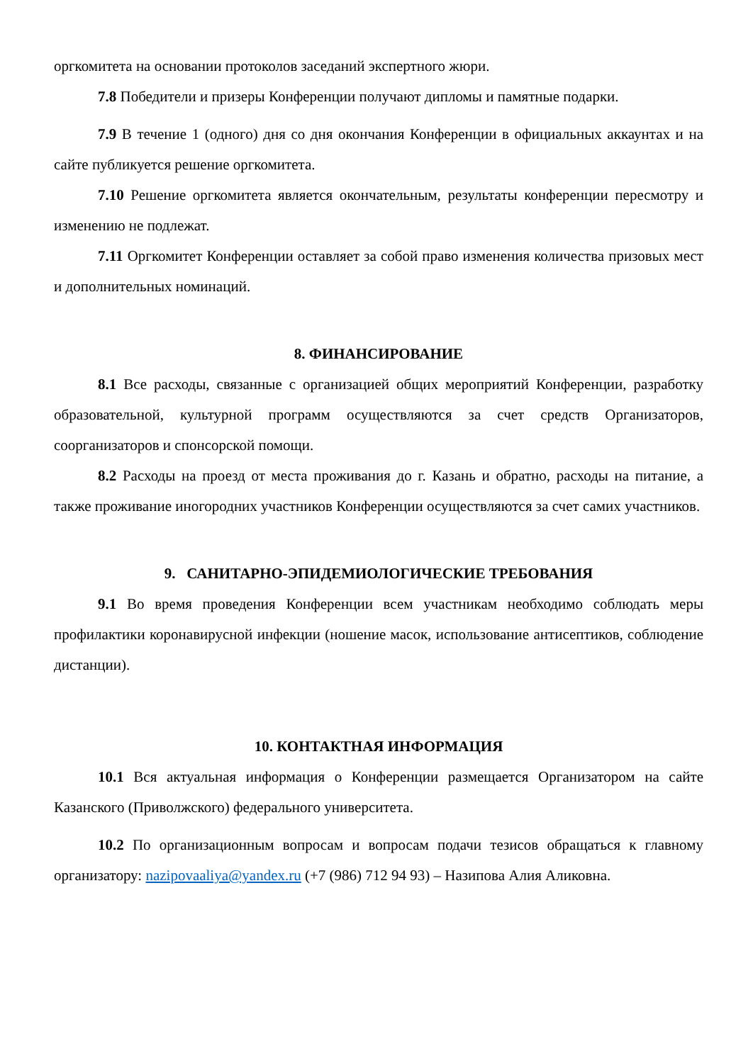оргкомитета на основании протоколов заседаний экспертного жюри.
7.8 Победители и призеры Конференции получают дипломы и памятные подарки.
7.9 В течение 1 (одного) дня со дня окончания Конференции в официальных аккаунтах и на сайте публикуется решение оргкомитета.
7.10 Решение оргкомитета является окончательным, результаты конференции пересмотру и изменению не подлежат.
7.11 Оргкомитет Конференции оставляет за собой право изменения количества призовых мест и дополнительных номинаций.
8. ФИНАНСИРОВАНИЕ
8.1 Все расходы, связанные с организацией общих мероприятий Конференции, разработку образовательной, культурной программ осуществляются за счет средств Организаторов, соорганизаторов и спонсорской помощи.
8.2 Расходы на проезд от места проживания до г. Казань и обратно, расходы на питание, а также проживание иногородних участников Конференции осуществляются за счет самих участников.
9. САНИТАРНО-ЭПИДЕМИОЛОГИЧЕСКИЕ ТРЕБОВАНИЯ
9.1 Во время проведения Конференции всем участникам необходимо соблюдать меры профилактики коронавирусной инфекции (ношение масок, использование антисептиков, соблюдение дистанции).
10. КОНТАКТНАЯ ИНФОРМАЦИЯ
10.1 Вся актуальная информация о Конференции размещается Организатором на сайте Казанского (Приволжского) федерального университета.
10.2 По организационным вопросам и вопросам подачи тезисов обращаться к главному организатору: nazipovaaliya@yandex.ru (+7 (986) 712 94 93) – Назипова Алия Аликовна.